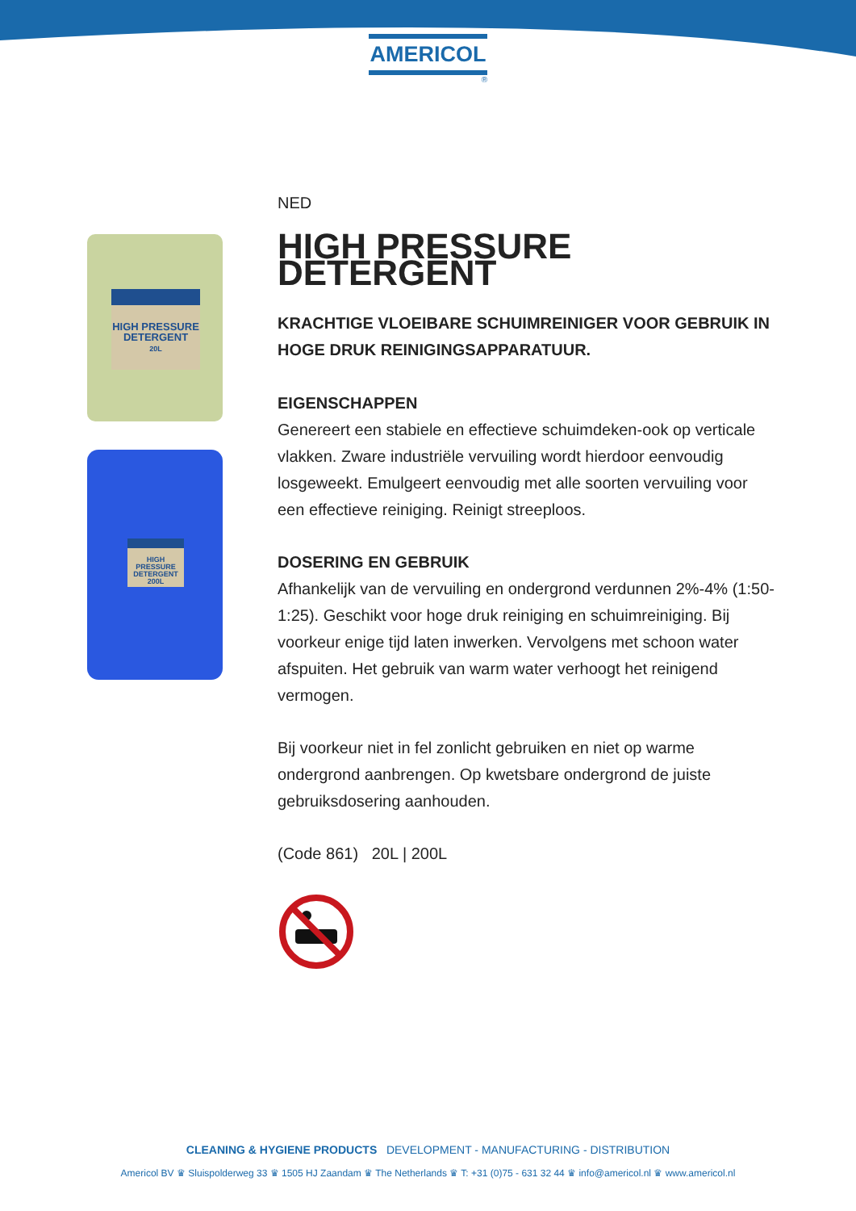AMERICOL
®
HIGH PRESSURE DETERGENT
20L
HIGH PRESSURE DETERGENT 200L
NED
HIGH PRESSURE DETERGENT
KRACHTIGE VLOEIBARE SCHUIMREINIGER VOOR GEBRUIK IN HOGE DRUK REINIGINGSAPPARATUUR.
EIGENSCHAPPEN
Genereert een stabiele en effectieve schuimdeken-ook op verticale vlakken. Zware industriële vervuiling wordt hierdoor eenvoudig losgeweekt. Emulgeert eenvoudig met alle soorten vervuiling voor een effectieve reiniging. Reinigt streeploos.
DOSERING EN GEBRUIK
Afhankelijk van de vervuiling en ondergrond verdunnen 2%-4% (1:50-1:25). Geschikt voor hoge druk reiniging en schuimreiniging. Bij voorkeur enige tijd laten inwerken. Vervolgens met schoon water afspuiten. Het gebruik van warm water verhoogt het reinigend vermogen.
Bij voorkeur niet in fel zonlicht gebruiken en niet op warme ondergrond aanbrengen. Op kwetsbare ondergrond de juiste gebruiksdosering aanhouden.
(Code 861) 20L | 200L
CLEANING & HYGIENE PRODUCTS DEVELOPMENT - MANUFACTURING - DISTRIBUTION
Americol BV ♛ Sluispolderweg 33 ♛ 1505 HJ Zaandam ♛ The Netherlands ♛ T: +31 (0)75 - 631 32 44 ♛ info@americol.nl ♛ www.americol.nl